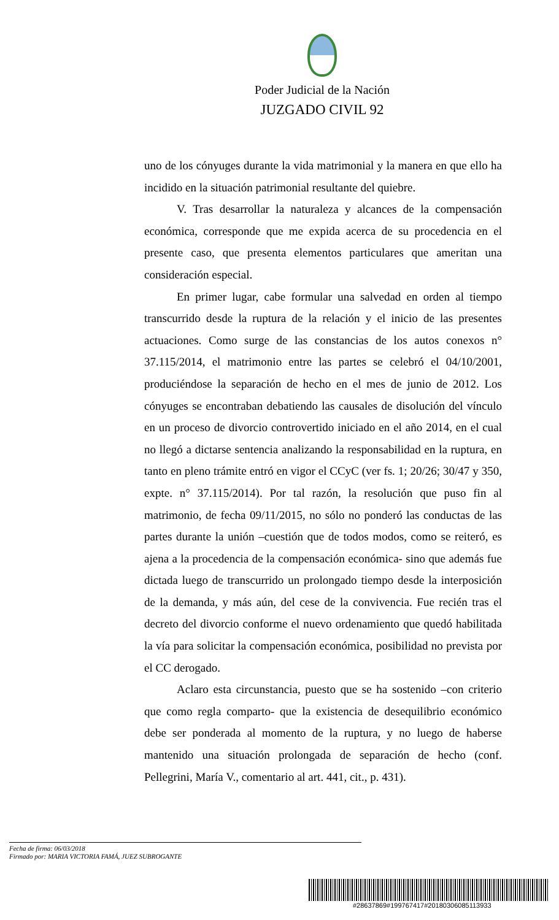Poder Judicial de la Nación
JUZGADO CIVIL 92
uno de los cónyuges durante la vida matrimonial y la manera en que ello ha incidido en la situación patrimonial resultante del quiebre.
V. Tras desarrollar la naturaleza y alcances de la compensación económica, corresponde que me expida acerca de su procedencia en el presente caso, que presenta elementos particulares que ameritan una consideración especial.
En primer lugar, cabe formular una salvedad en orden al tiempo transcurrido desde la ruptura de la relación y el inicio de las presentes actuaciones. Como surge de las constancias de los autos conexos n° 37.115/2014, el matrimonio entre las partes se celebró el 04/10/2001, produciéndose la separación de hecho en el mes de junio de 2012. Los cónyuges se encontraban debatiendo las causales de disolución del vínculo en un proceso de divorcio controvertido iniciado en el año 2014, en el cual no llegó a dictarse sentencia analizando la responsabilidad en la ruptura, en tanto en pleno trámite entró en vigor el CCyC (ver fs. 1; 20/26; 30/47 y 350, expte. n° 37.115/2014). Por tal razón, la resolución que puso fin al matrimonio, de fecha 09/11/2015, no sólo no ponderó las conductas de las partes durante la unión –cuestión que de todos modos, como se reiteró, es ajena a la procedencia de la compensación económica- sino que además fue dictada luego de transcurrido un prolongado tiempo desde la interposición de la demanda, y más aún, del cese de la convivencia. Fue recién tras el decreto del divorcio conforme el nuevo ordenamiento que quedó habilitada la vía para solicitar la compensación económica, posibilidad no prevista por el CC derogado.
Aclaro esta circunstancia, puesto que se ha sostenido –con criterio que como regla comparto- que la existencia de desequilibrio económico debe ser ponderada al momento de la ruptura, y no luego de haberse mantenido una situación prolongada de separación de hecho (conf. Pellegrini, María V., comentario al art. 441, cit., p. 431).
Fecha de firma: 06/03/2018
Firmado por: MARIA VICTORIA FAMÁ, JUEZ SUBROGANTE
#28637869#199767417#20180306085113933